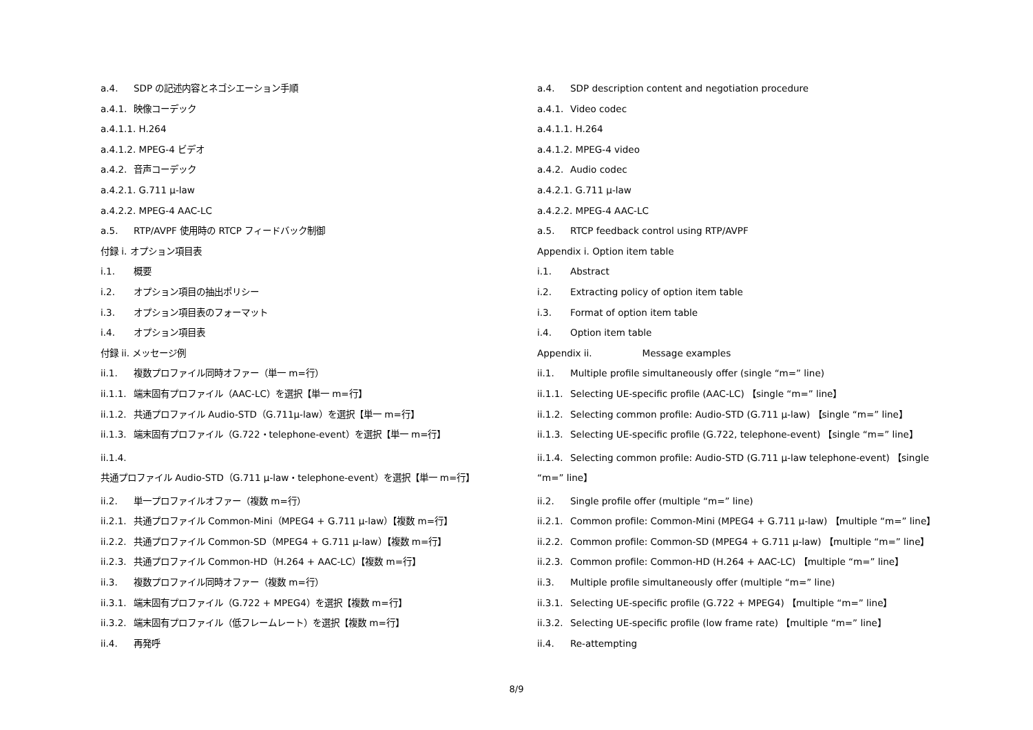a.4. SDP の記述内容とネゴシエーション手順
a.4.1. 映像コーデック
a.4.1.1. H.264
a.4.1.2. MPEG-4 ビデオ
a.4.2. 音声コーデック
a.4.2.1. G.711 μ-law
a.4.2.2. MPEG-4 AAC-LC
a.5. RTP/AVPF 使用時の RTCP フィードバック制御
付録 i. オプション項目表
i.1. 概要
i.2. オプション項目の抽出ポリシー
i.3. オプション項目表のフォーマット
i.4. オプション項目表
付録 ii. メッセージ例
ii.1. 複数プロファイル同時オファー（単一 m=行）
ii.1.1. 端末固有プロファイル（AAC-LC）を選択【単一 m=行】
ii.1.2. 共通プロファイル Audio-STD（G.711μ-law）を選択【単一 m=行】
ii.1.3. 端末固有プロファイル（G.722・telephone-event）を選択【単一 m=行】
ii.1.4. 共通プロファイル Audio-STD（G.711 μ-law・telephone-event）を選択【単一 m=行】
ii.2. 単一プロファイルオファー（複数 m=行）
ii.2.1. 共通プロファイル Common-Mini（MPEG4 + G.711 μ-law）【複数 m=行】
ii.2.2. 共通プロファイル Common-SD（MPEG4 + G.711 μ-law）【複数 m=行】
ii.2.3. 共通プロファイル Common-HD（H.264 + AAC-LC）【複数 m=行】
ii.3. 複数プロファイル同時オファー（複数 m=行）
ii.3.1. 端末固有プロファイル（G.722 + MPEG4）を選択【複数 m=行】
ii.3.2. 端末固有プロファイル（低フレームレート）を選択【複数 m=行】
ii.4. 再発呼
a.4. SDP description content and negotiation procedure
a.4.1. Video codec
a.4.1.1. H.264
a.4.1.2. MPEG-4 video
a.4.2. Audio codec
a.4.2.1. G.711 μ-law
a.4.2.2. MPEG-4 AAC-LC
a.5. RTCP feedback control using RTP/AVPF
Appendix i. Option item table
i.1. Abstract
i.2. Extracting policy of option item table
i.3. Format of option item table
i.4. Option item table
Appendix ii. Message examples
ii.1. Multiple profile simultaneously offer (single “m=” line)
ii.1.1. Selecting UE-specific profile (AAC-LC) 【single “m=” line】
ii.1.2. Selecting common profile: Audio-STD (G.711 μ-law) 【single “m=” line】
ii.1.3. Selecting UE-specific profile (G.722, telephone-event) 【single “m=” line】
ii.1.4. Selecting common profile: Audio-STD (G.711 μ-law telephone-event) 【single “m=” line】
ii.2. Single profile offer (multiple “m=” line)
ii.2.1. Common profile: Common-Mini (MPEG4 + G.711 μ-law) 【multiple “m=” line】
ii.2.2. Common profile: Common-SD (MPEG4 + G.711 μ-law) 【multiple “m=” line】
ii.2.3. Common profile: Common-HD (H.264 + AAC-LC) 【multiple “m=” line】
ii.3. Multiple profile simultaneously offer (multiple “m=” line)
ii.3.1. Selecting UE-specific profile (G.722 + MPEG4) 【multiple “m=” line】
ii.3.2. Selecting UE-specific profile (low frame rate) 【multiple “m=” line】
ii.4. Re-attempting
8/9